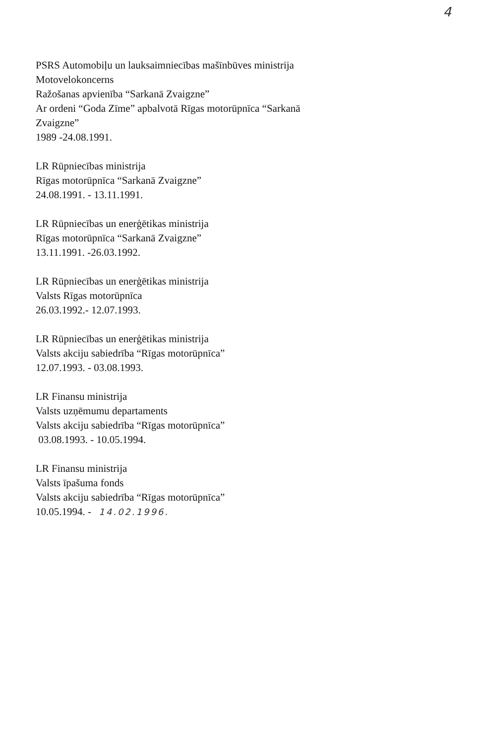4
PSRS Automobiļu un lauksaimniecības mašīnbūves ministrija
Motovelokoncerns
Ražošanas apvienība “Sarkanā Zvaigzne”
Ar ordeni “Goda Zīme” apbalvotā Rīgas motorūpnīca “Sarkanā
Zvaigzne”
1989 -24.08.1991.
LR Rūpniecības ministrija
Rīgas motorūpnīca “Sarkanā Zvaigzne”
24.08.1991. - 13.11.1991.
LR Rūpniecības un enerģētikas ministrija
Rīgas motorūpnīca “Sarkanā Zvaigzne”
13.11.1991. -26.03.1992.
LR Rūpniecības un enerģētikas ministrija
Valsts Rīgas motorūpnīca
26.03.1992.- 12.07.1993.
LR Rūpniecības un enerģētikas ministrija
Valsts akciju sabiedrība “Rīgas motorūpnīca”
12.07.1993. - 03.08.1993.
LR Finansu ministrija
Valsts uzņēmumu departaments
Valsts akciju sabiedrība “Rīgas motorūpnīca”
03.08.1993. - 10.05.1994.
LR Finansu ministrija
Valsts īpašuma fonds
Valsts akciju sabiedrība “Rīgas motorūpnīca”
10.05.1994. - 14.02.1996.